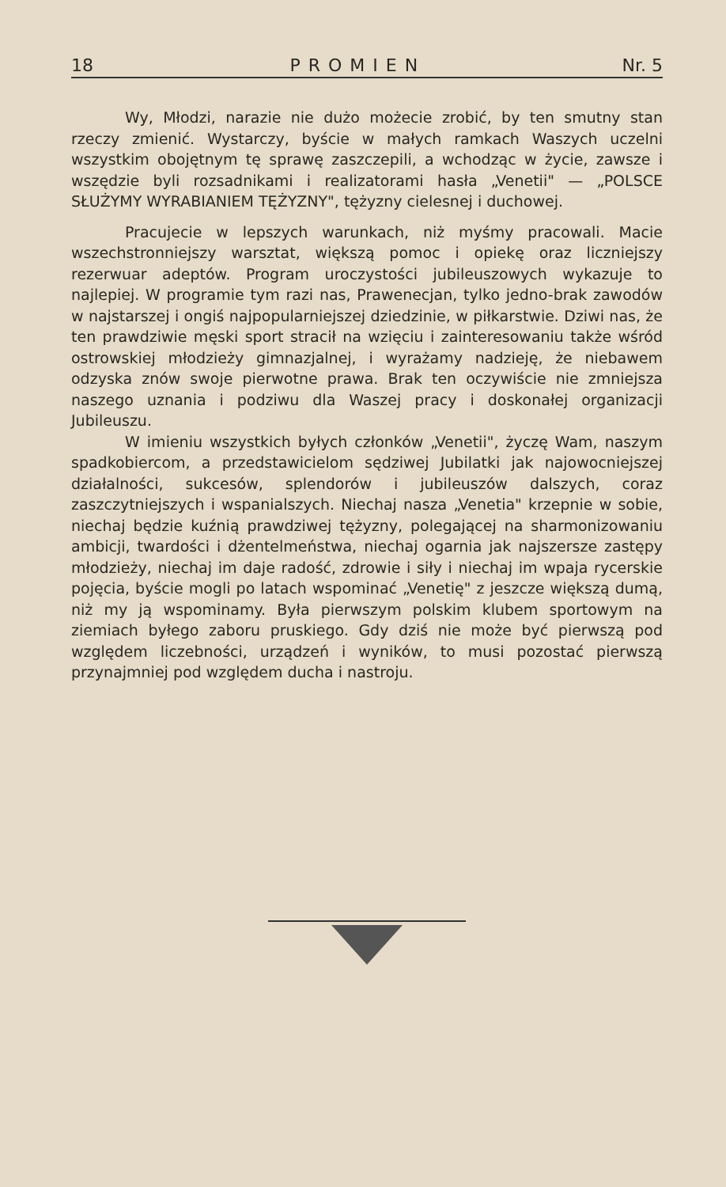18 PROMIEN Nr. 5
Wy, Młodzi, narazie nie dużo możecie zrobić, by ten smutny stan rzeczy zmienić. Wystarczy, byście w małych ramkach Waszych uczelni wszystkim obojętnym tę sprawę zaszczepili, a wchodząc w życie, zawsze i wszędzie byli rozsadnikami i realizatorami hasła „Venetii" — „POLSCE SŁUŻYMY WYRABIANIEM TĘŻYZNY", tężyzny cielesnej i duchowej.
Pracujecie w lepszych warunkach, niż myśmy pracowali. Macie wszechstronniejszy warsztat, większą pomoc i opiekę oraz liczniejszy rezerwuar adeptów. Program uroczystości jubileuszowych wykazuje to najlepiej. W programie tym razi nas, Prawenecjan, tylko jedno-brak zawodów w najstarszej i ongiś najpopularniejszej dziedzinie, w piłkarstwie. Dziwi nas, że ten prawdziwie męski sport stracił na wzięciu i zainteresowaniu także wśród ostrowskiej młodzieży gimnazjalnej, i wyrażamy nadzieję, że niebawem odzyska znów swoje pierwotne prawa. Brak ten oczywiście nie zmniejsza naszego uznania i podziwu dla Waszej pracy i doskonałej organizacji Jubileuszu.
W imieniu wszystkich byłych członków „Venetii", życzę Wam, naszym spadkobiercom, a przedstawicielom sędziwej Jubilatki jak najowocniejszej działalności, sukcesów, splendorów i jubileuszów dalszych, coraz zaszczytniejszych i wspanialszych. Niechaj nasza „Venetia" krzepnie w sobie, niechaj będzie kuźnią prawdziwej tężyzny, polegającej na sharmonizowaniu ambicji, twardości i dżentelmeństwa, niechaj ogarnia jak najszersze zastępy młodzieży, niechaj im daje radość, zdrowie i siły i niechaj im wpaja rycerskie pojęcia, byście mogli po latach wspominać „Venetię" z jeszcze większą dumą, niż my ją wspominamy. Była pierwszym polskim klubem sportowym na ziemiach byłego zaboru pruskiego. Gdy dziś nie może być pierwszą pod względem liczebności, urządzeń i wyników, to musi pozostać pierwszą przynajmniej pod względem ducha i nastroju.